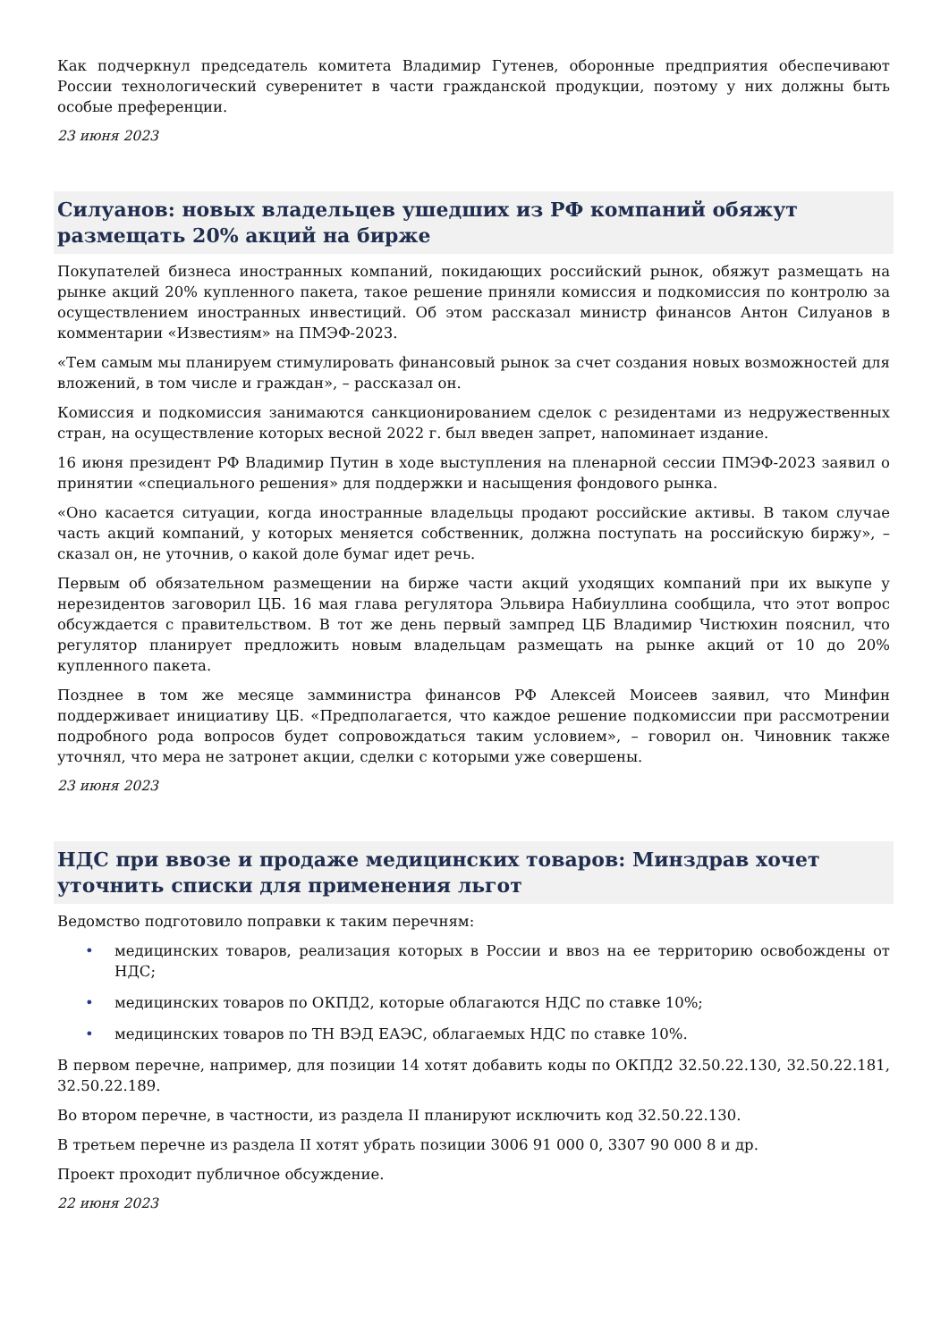Как подчеркнул председатель комитета Владимир Гутенев, оборонные предприятия обеспечивают России технологический суверенитет в части гражданской продукции, поэтому у них должны быть особые преференции.
23 июня 2023
Силуанов: новых владельцев ушедших из РФ компаний обяжут размещать 20% акций на бирже
Покупателей бизнеса иностранных компаний, покидающих российский рынок, обяжут размещать на рынке акций 20% купленного пакета, такое решение приняли комиссия и подкомиссия по контролю за осуществлением иностранных инвестиций. Об этом рассказал министр финансов Антон Силуанов в комментарии «Известиям» на ПМЭФ-2023.
«Тем самым мы планируем стимулировать финансовый рынок за счет создания новых возможностей для вложений, в том числе и граждан», – рассказал он.
Комиссия и подкомиссия занимаются санкционированием сделок с резидентами из недружественных стран, на осуществление которых весной 2022 г. был введен запрет, напоминает издание.
16 июня президент РФ Владимир Путин в ходе выступления на пленарной сессии ПМЭФ-2023 заявил о принятии «специального решения» для поддержки и насыщения фондового рынка.
«Оно касается ситуации, когда иностранные владельцы продают российские активы. В таком случае часть акций компаний, у которых меняется собственник, должна поступать на российскую биржу», – сказал он, не уточнив, о какой доле бумаг идет речь.
Первым об обязательном размещении на бирже части акций уходящих компаний при их выкупе у нерезидентов заговорил ЦБ. 16 мая глава регулятора Эльвира Набиуллина сообщила, что этот вопрос обсуждается с правительством. В тот же день первый зампред ЦБ Владимир Чистюхин пояснил, что регулятор планирует предложить новым владельцам размещать на рынке акций от 10 до 20% купленного пакета.
Позднее в том же месяце замминистра финансов РФ Алексей Моисеев заявил, что Минфин поддерживает инициативу ЦБ. «Предполагается, что каждое решение подкомиссии при рассмотрении подробного рода вопросов будет сопровождаться таким условием», – говорил он. Чиновник также уточнял, что мера не затронет акции, сделки с которыми уже совершены.
23 июня 2023
НДС при ввозе и продаже медицинских товаров: Минздрав хочет уточнить списки для применения льгот
Ведомство подготовило поправки к таким перечням:
• медицинских товаров, реализация которых в России и ввоз на ее территорию освобождены от НДС;
• медицинских товаров по ОКПД2, которые облагаются НДС по ставке 10%;
• медицинских товаров по ТН ВЭД ЕАЭС, облагаемых НДС по ставке 10%.
В первом перечне, например, для позиции 14 хотят добавить коды по ОКПД2 32.50.22.130, 32.50.22.181, 32.50.22.189.
Во втором перечне, в частности, из раздела II планируют исключить код 32.50.22.130.
В третьем перечне из раздела II хотят убрать позиции 3006 91 000 0, 3307 90 000 8 и др.
Проект проходит публичное обсуждение.
22 июня 2023